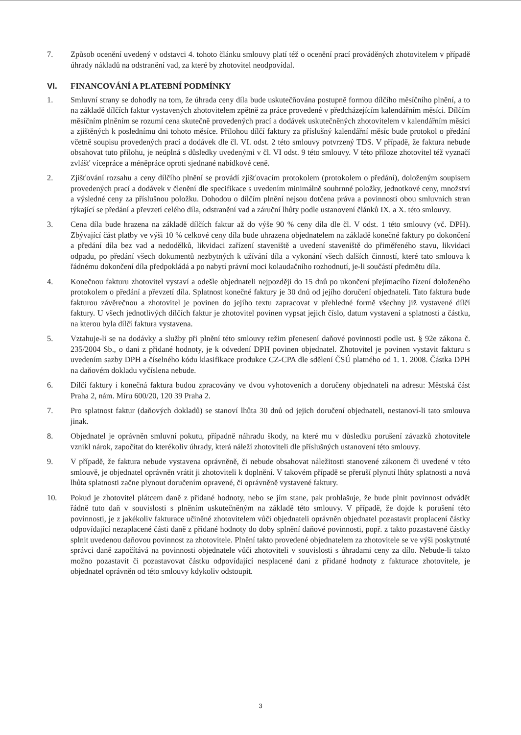7. Způsob ocenění uvedený v odstavci 4. tohoto článku smlouvy platí též o ocenění prací prováděných zhotovitelem v případě úhrady nákladů na odstranění vad, za které by zhotovitel neodpovídal.
VI. FINANCOVÁNÍ A PLATEBNÍ PODMÍNKY
1. Smluvní strany se dohodly na tom, že úhrada ceny díla bude uskutečňována postupně formou dílčího měsíčního plnění, a to na základě dílčích faktur vystavených zhotovitelem zpětně za práce provedené v předcházejícím kalendářním měsíci. Dílčím měsíčním plněním se rozumí cena skutečně provedených prací a dodávek uskutečněných zhotovitelem v kalendářním měsíci a zjištěných k poslednímu dni tohoto měsíce. Přílohou dílčí faktury za příslušný kalendářní měsíc bude protokol o předání včetně soupisu provedených prací a dodávek dle čl. VI. odst. 2 této smlouvy potvrzený TDS. V případě, že faktura nebude obsahovat tuto přílohu, je neúplná s důsledky uvedenými v čl. VI odst. 9 této smlouvy. V této příloze zhotovitel též vyznačí zvlášť vícepráce a méněpráce oproti sjednané nabídkové ceně.
2. Zjišťování rozsahu a ceny dílčího plnění se provádí zjišťovacím protokolem (protokolem o předání), doloženým soupisem provedených prací a dodávek v členění dle specifikace s uvedením minimálně souhrnné položky, jednotkové ceny, množství a výsledné ceny za příslušnou položku. Dohodou o dílčím plnění nejsou dotčena práva a povinnosti obou smluvních stran týkající se předání a převzetí celého díla, odstranění vad a záruční lhůty podle ustanovení článků IX. a X. této smlouvy.
3. Cena díla bude hrazena na základě dílčích faktur až do výše 90 % ceny díla dle čl. V odst. 1 této smlouvy (vč. DPH). Zbývající část platby ve výši 10 % celkové ceny díla bude uhrazena objednatelem na základě konečné faktury po dokončení a předání díla bez vad a nedodělků, likvidaci zařízení staveniště a uvedení staveniště do přiměřeného stavu, likvidaci odpadu, po předání všech dokumentů nezbytných k užívání díla a vykonání všech dalších činností, které tato smlouva k řádnému dokončení díla předpokládá a po nabytí právní moci kolaudačního rozhodnutí, je-li součástí předmětu díla.
4. Konečnou fakturu zhotovitel vystaví a odešle objednateli nejpozději do 15 dnů po ukončení přejímacího řízení doloženého protokolem o předání a převzetí díla. Splatnost konečné faktury je 30 dnů od jejího doručení objednateli. Tato faktura bude fakturou závěrečnou a zhotovitel je povinen do jejího textu zapracovat v přehledné formě všechny již vystavené dílčí faktury. U všech jednotlivých dílčích faktur je zhotovitel povinen vypsat jejich číslo, datum vystavení a splatnosti a částku, na kterou byla dílčí faktura vystavena.
5. Vztahuje-li se na dodávky a služby při plnění této smlouvy režim přenesení daňové povinnosti podle ust. § 92e zákona č. 235/2004 Sb., o dani z přidané hodnoty, je k odvedení DPH povinen objednatel. Zhotovitel je povinen vystavit fakturu s uvedením sazby DPH a číselného kódu klasifikace produkce CZ-CPA dle sdělení ČSÚ platného od 1. 1. 2008. Částka DPH na daňovém dokladu vyčíslena nebude.
6. Dílčí faktury i konečná faktura budou zpracovány ve dvou vyhotoveních a doručeny objednateli na adresu: Městská část Praha 2, nám. Míru 600/20, 120 39 Praha 2.
7. Pro splatnost faktur (daňových dokladů) se stanoví lhůta 30 dnů od jejich doručení objednateli, nestanoví-li tato smlouva jinak.
8. Objednatel je oprávněn smluvní pokutu, případně náhradu škody, na které mu v důsledku porušení závazků zhotovitele vznikl nárok, započítat do kterékoliv úhrady, která náleží zhotoviteli dle příslušných ustanovení této smlouvy.
9. V případě, že faktura nebude vystavena oprávněně, či nebude obsahovat náležitosti stanovené zákonem či uvedené v této smlouvě, je objednatel oprávněn vrátit ji zhotoviteli k doplnění. V takovém případě se přeruší plynutí lhůty splatnosti a nová lhůta splatnosti začne plynout doručením opravené, či oprávněně vystavené faktury.
10. Pokud je zhotovitel plátcem daně z přidané hodnoty, nebo se jím stane, pak prohlašuje, že bude plnit povinnost odvádět řádně tuto daň v souvislosti s plněním uskutečněným na základě této smlouvy. V případě, že dojde k porušení této povinnosti, je z jakékoliv fakturace učiněné zhotovitelem vůči objednateli oprávněn objednatel pozastavit proplacení částky odpovídající nezaplacené části daně z přidané hodnoty do doby splnění daňové povinnosti, popř. z takto pozastavené částky splnit uvedenou daňovou povinnost za zhotovitele. Plnění takto provedené objednatelem za zhotovitele se ve výši poskytnuté správci daně započítává na povinnosti objednatele vůči zhotoviteli v souvislosti s úhradami ceny za dílo. Nebude-li takto možno pozastavit či pozastavovat částku odpovídající nesplacené dani z přidané hodnoty z fakturace zhotovitele, je objednatel oprávněn od této smlouvy kdykoliv odstoupit.
3